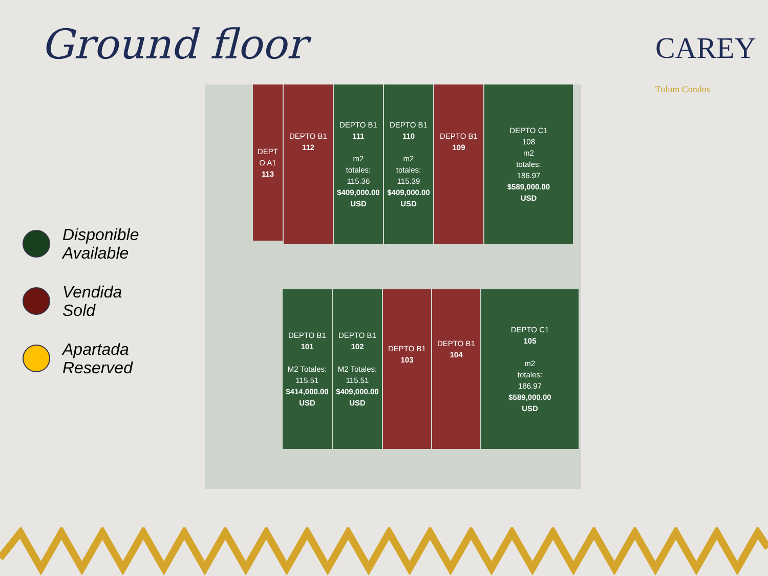Ground floor CAREY Tulum Condos
Disponible
Available
Vendida
Sold
Apartada
Reserved
DEPT
O A1
113
DEPTO B1
112
DEPTO B1
111
m2
totales:
115.36
$409,000.00
USD
DEPTO B1
110
m2
totales:
115.39
$409,000.00
USD
DEPTO B1
109
DEPTO C1
108
m2
totales:
186.97
$589,000.00
USD
DEPTO B1
101
M2 Totales:
115.51
$414,000.00
USD
DEPTO B1
102
M2 Totales:
115.51
$409,000.00
USD
DEPTO B1
103
DEPTO B1
104
DEPTO C1
105
m2
totales:
186.97
$589,000.00
USD